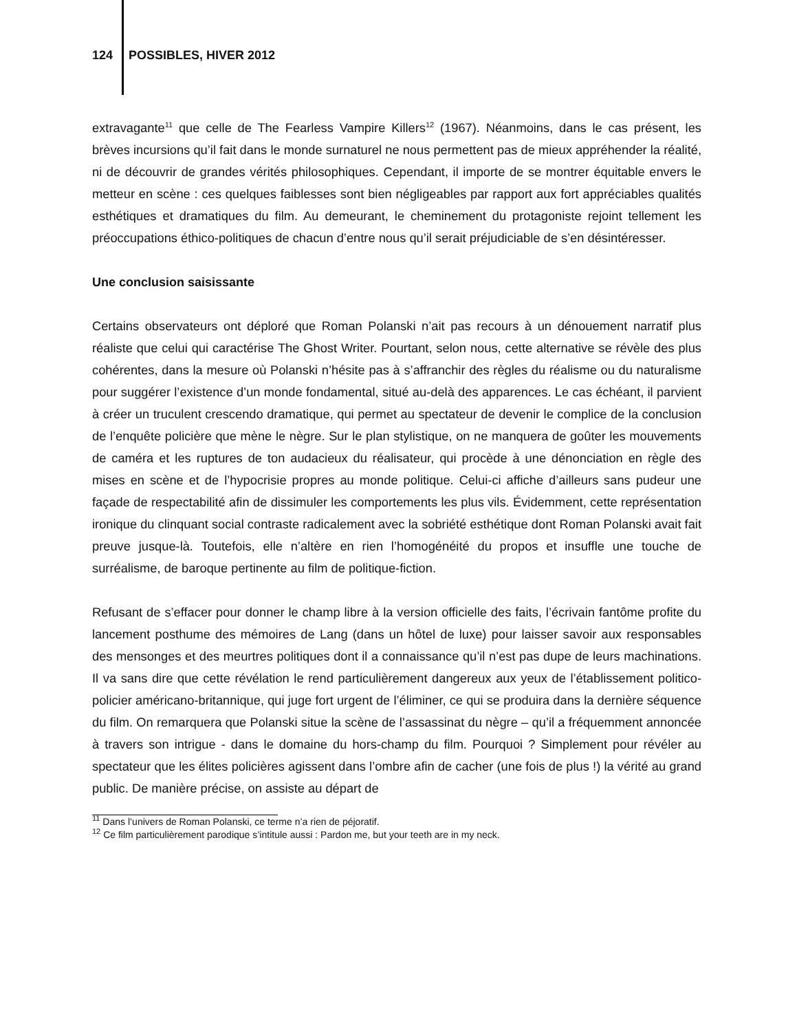124 POSSIBLES, HIVER 2012
extravagante<sup>11</sup> que celle de The Fearless Vampire Killers<sup>12</sup> (1967). Néanmoins, dans le cas présent, les brèves incursions qu’il fait dans le monde surnaturel ne nous permettent pas de mieux appréhender la réalité, ni de découvrir de grandes vérités philosophiques. Cependant, il importe de se montrer équitable envers le metteur en scène : ces quelques faiblesses sont bien négligeables par rapport aux fort appréciables qualités esthétiques et dramatiques du film. Au demeurant, le cheminement du protagoniste rejoint tellement les préoccupations éthico-politiques de chacun d’entre nous qu’il serait préjudiciable de s’en désintéresser.
Une conclusion saisissante
Certains observateurs ont déploré que Roman Polanski n’ait pas recours à un dénouement narratif plus réaliste que celui qui caractérise The Ghost Writer. Pourtant, selon nous, cette alternative se révèle des plus cohérentes, dans la mesure où Polanski n’hésite pas à s’affranchir des règles du réalisme ou du naturalisme pour suggérer l’existence d’un monde fondamental, situé au-delà des apparences. Le cas échéant, il parvient à créer un truculent crescendo dramatique, qui permet au spectateur de devenir le complice de la conclusion de l’enquête policière que mène le nègre. Sur le plan stylistique, on ne manquera de goûter les mouvements de caméra et les ruptures de ton audacieux du réalisateur, qui procède à une dénonciation en règle des mises en scène et de l’hypocrisie propres au monde politique. Celui-ci affiche d’ailleurs sans pudeur une façade de respectabilité afin de dissimuler les comportements les plus vils. Évidemment, cette représentation ironique du clinquant social contraste radicalement avec la sobriété esthétique dont Roman Polanski avait fait preuve jusque-là. Toutefois, elle n’altère en rien l’homogénéité du propos et insuffle une touche de surréalisme, de baroque pertinente au film de politique-fiction.
Refusant de s’effacer pour donner le champ libre à la version officielle des faits, l’écrivain fantôme profite du lancement posthume des mémoires de Lang (dans un hôtel de luxe) pour laisser savoir aux responsables des mensonges et des meurtres politiques dont il a connaissance qu’il n’est pas dupe de leurs machinations. Il va sans dire que cette révélation le rend particulièrement dangereux aux yeux de l’établissement politico-policier américano-britannique, qui juge fort urgent de l’éliminer, ce qui se produira dans la dernière séquence du film. On remarquera que Polanski situe la scène de l’assassinat du nègre – qu’il a fréquemment annoncée à travers son intrigue - dans le domaine du hors-champ du film. Pourquoi ? Simplement pour révéler au spectateur que les élites policières agissent dans l’ombre afin de cacher (une fois de plus !) la vérité au grand public. De manière précise, on assiste au départ de
<sup>11</sup> Dans l’univers de Roman Polanski, ce terme n’a rien de péjoratif.
<sup>12</sup> Ce film particulièrement parodique s’intitule aussi : Pardon me, but your teeth are in my neck.